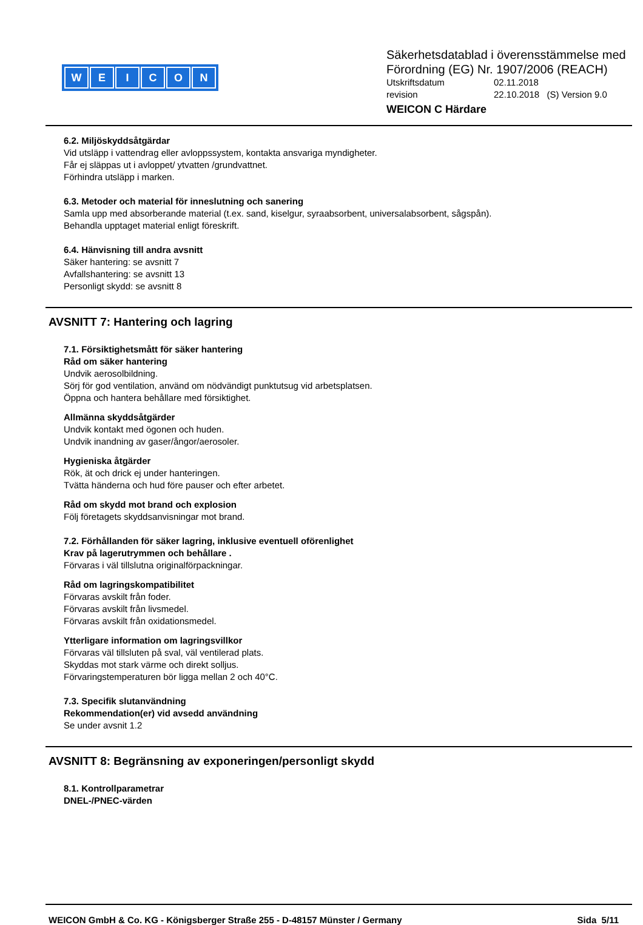WEICON
Säkerhetsdatablad i överensstämmelse med
Förordning (EG) Nr. 1907/2006 (REACH)
Utskriftsdatum 02.11.2018
revision 22.10.2018 (S) Version 9.0
WEICON C Härdare
6.2. Miljöskyddsåtgärdar
Vid utsläpp i vattendrag eller avloppssystem, kontakta ansvariga myndigheter.
Får ej släppas ut i avloppet/ ytvatten /grundvattnet.
Förhindra utsläpp i marken.
6.3. Metoder och material för inneslutning och sanering
Samla upp med absorberande material (t.ex. sand, kiselgur, syraabsorbent, universalabsorbent, sågspån).
Behandla upptaget material enligt föreskrift.
6.4. Hänvisning till andra avsnitt
Säker hantering: se avsnitt 7
Avfallshantering: se avsnitt 13
Personligt skydd: se avsnitt 8
AVSNITT 7: Hantering och lagring
7.1. Försiktighetsmått för säker hantering
Råd om säker hantering
Undvik aerosolbildning.
Sörj för god ventilation, använd om nödvändigt punktutsug vid arbetsplatsen.
Öppna och hantera behållare med försiktighet.
Allmänna skyddsåtgärder
Undvik kontakt med ögonen och huden.
Undvik inandning av gaser/ångor/aerosoler.
Hygieniska åtgärder
Rök, ät och drick ej under hanteringen.
Tvätta händerna och hud före pauser och efter arbetet.
Råd om skydd mot brand och explosion
Följ företagets skyddsanvisningar mot brand.
7.2. Förhållanden för säker lagring, inklusive eventuell oförenlighet
Krav på lagerutrymmen och behållare .
Förvaras i väl tillslutna originalförpackningar.
Råd om lagringskompatibilitet
Förvaras avskilt från foder.
Förvaras avskilt från livsmedel.
Förvaras avskilt från oxidationsmedel.
Ytterligare information om lagringsvillkor
Förvaras väl tillsluten på sval, väl ventilerad plats.
Skyddas mot stark värme och direkt solljus.
Förvaringstemperaturen bör ligga mellan 2 och 40°C.
7.3. Specifik slutanvändning
Rekommendation(er) vid avsedd användning
Se under avsnit 1.2
AVSNITT 8: Begränsning av exponeringen/personligt skydd
8.1. Kontrollparametrar
DNEL-/PNEC-värden
WEICON GmbH & Co. KG - Königsberger Straße 255 - D-48157 Münster / Germany
Sida 5/11